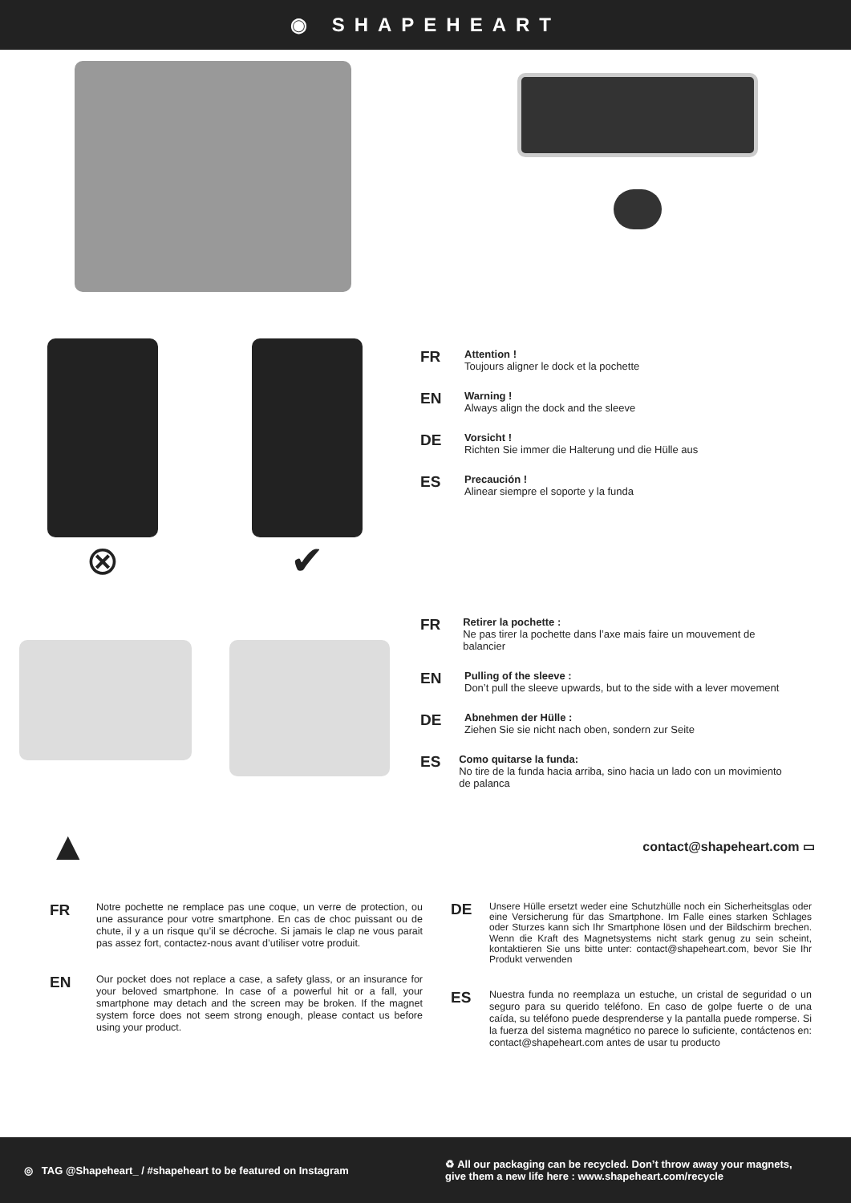◉ SHAPEHEART
⊗ ✔
FR
Attention !
Toujours aligner le dock et la pochette
EN
Warning !
Always align the dock and the sleeve
DE
Vorsicht !
Richten Sie immer die Halterung und die Hülle aus
ES
Precaución !
Alinear siempre el soporte y la funda
FR
Retirer la pochette :
Ne pas tirer la pochette dans l’axe mais faire un mouvement de balancier
EN
Pulling of the sleeve :
Don’t pull the sleeve upwards, but to the side with a lever movement
DE
Abnehmen der Hülle :
Ziehen Sie sie nicht nach oben, sondern zur Seite
ES
Como quitarse la funda:
No tire de la funda hacia arriba, sino hacia un lado con un movimiento de palanca
▲
contact@shapeheart.com ▭
FR
Notre pochette ne remplace pas une coque, un verre de protection, ou une assurance pour votre smartphone. En cas de choc puissant ou de chute, il y a un risque qu’il se décroche. Si jamais le clap ne vous parait pas assez fort, contactez-nous avant d’utiliser votre produit.
EN
Our pocket does not replace a case, a safety glass, or an insurance for your beloved smartphone. In case of a powerful hit or a fall, your smartphone may detach and the screen may be broken. If the magnet system force does not seem strong enough, please contact us before using your product.
DE
Unsere Hülle ersetzt weder eine Schutzhülle noch ein Sicherheitsglas oder eine Versicherung für das Smartphone. Im Falle eines starken Schlages oder Sturzes kann sich Ihr Smartphone lösen und der Bildschirm brechen. Wenn die Kraft des Magnetsystems nicht stark genug zu sein scheint, kontaktieren Sie uns bitte unter: contact@shapeheart.com, bevor Sie Ihr Produkt verwenden
ES
Nuestra funda no reemplaza un estuche, un cristal de seguridad o un seguro para su querido teléfono. En caso de golpe fuerte o de una caída, su teléfono puede desprenderse y la pantalla puede romperse. Si la fuerza del sistema magnético no parece lo suficiente, contáctenos en: contact@shapeheart.com antes de usar tu producto
◎ TAG @Shapeheart_ / #shapeheart to be featured on Instagram
♻ All our packaging can be recycled. Don’t throw away your magnets,
give them a new life here : www.shapeheart.com/recycle